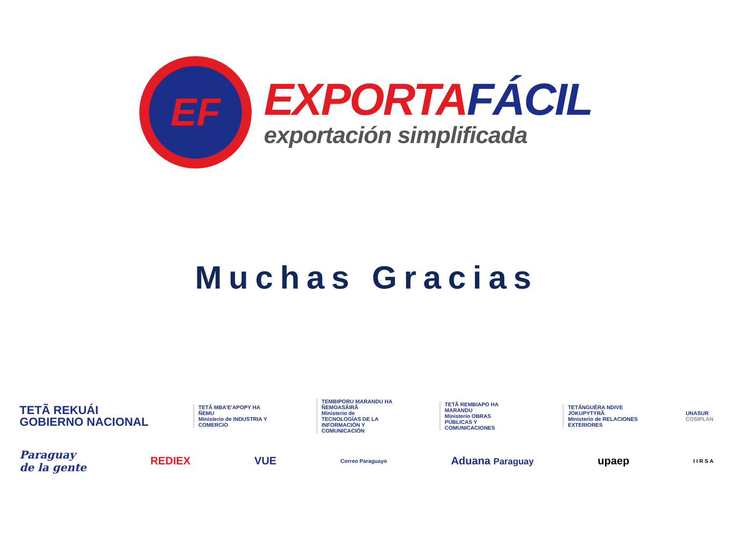EF
EXPORTA FÁCIL
exportación simplificada
Muchas Gracias
TETÃ REKUÁI
GOBIERNO NACIONAL
TETÃ MBA'E'APOPY HA ÑEMU
Ministerio de INDUSTRIA Y COMERCIO
TEMBIPORU MARANDU HA ÑEMOASÃIRÃ
Ministerio de TECNOLOGÍAS DE LA INFORMACIÓN Y COMUNICACIÓN
TETÃ REMBIAPO HA MARANDU
Ministerio OBRAS PÚBLICAS Y COMUNICACIONES
TETÃNGUÉRA NDIVE JOKUPYTYRÃ
Ministerio de RELACIONES EXTERIORES
UNASUR
COSIPLAN
Paraguay
de la gente
REDIEX VUE
Correo Paraguayo
Aduana Paraguay
upaep
I I R S A